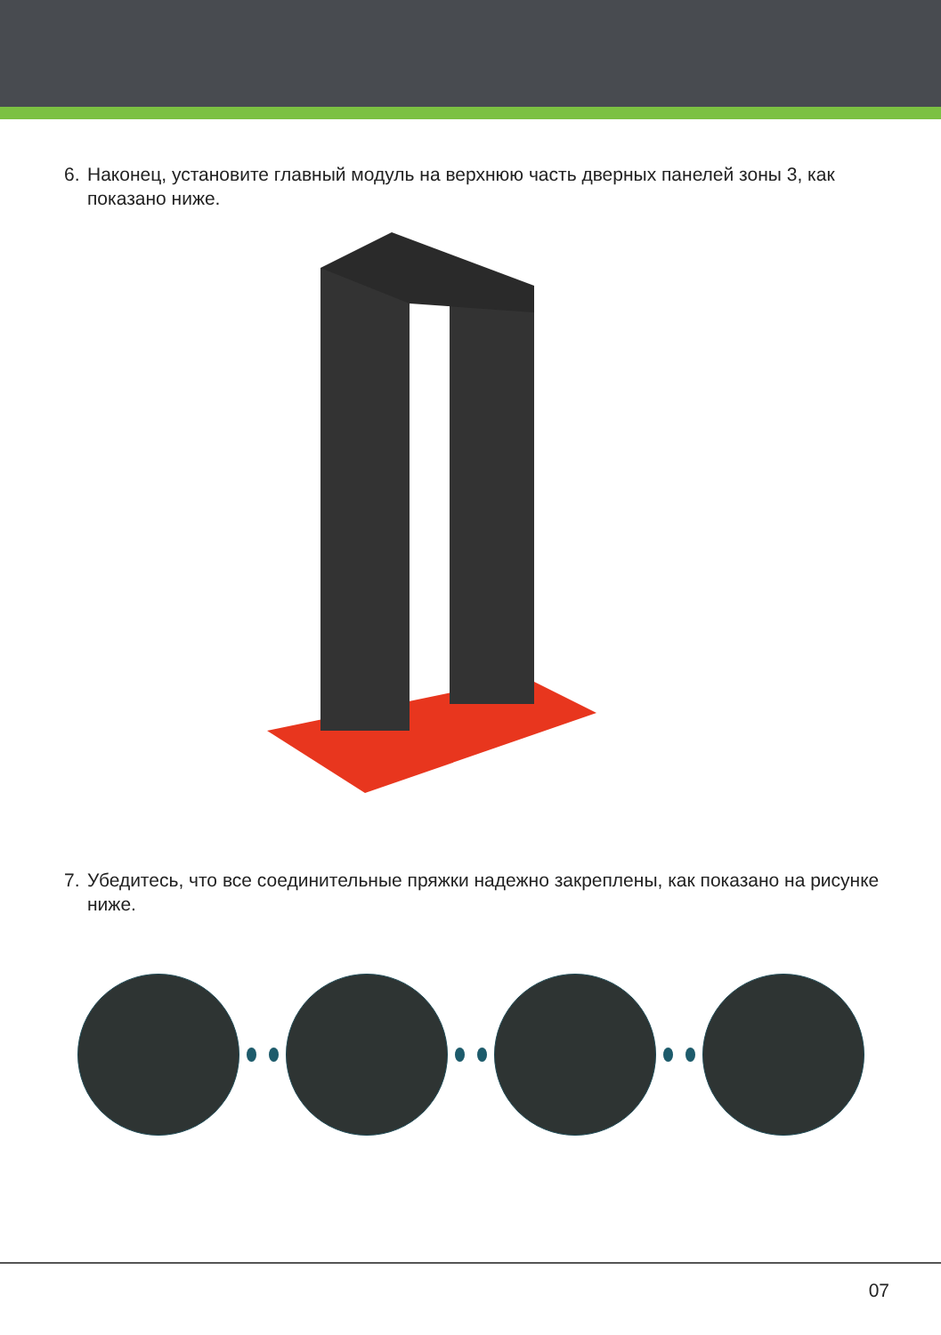6. Наконец, установите главный модуль на верхнюю часть дверных панелей зоны 3, как показано ниже.
7. Убедитесь, что все соединительные пряжки надежно закреплены, как показано на рисунке ниже.
07